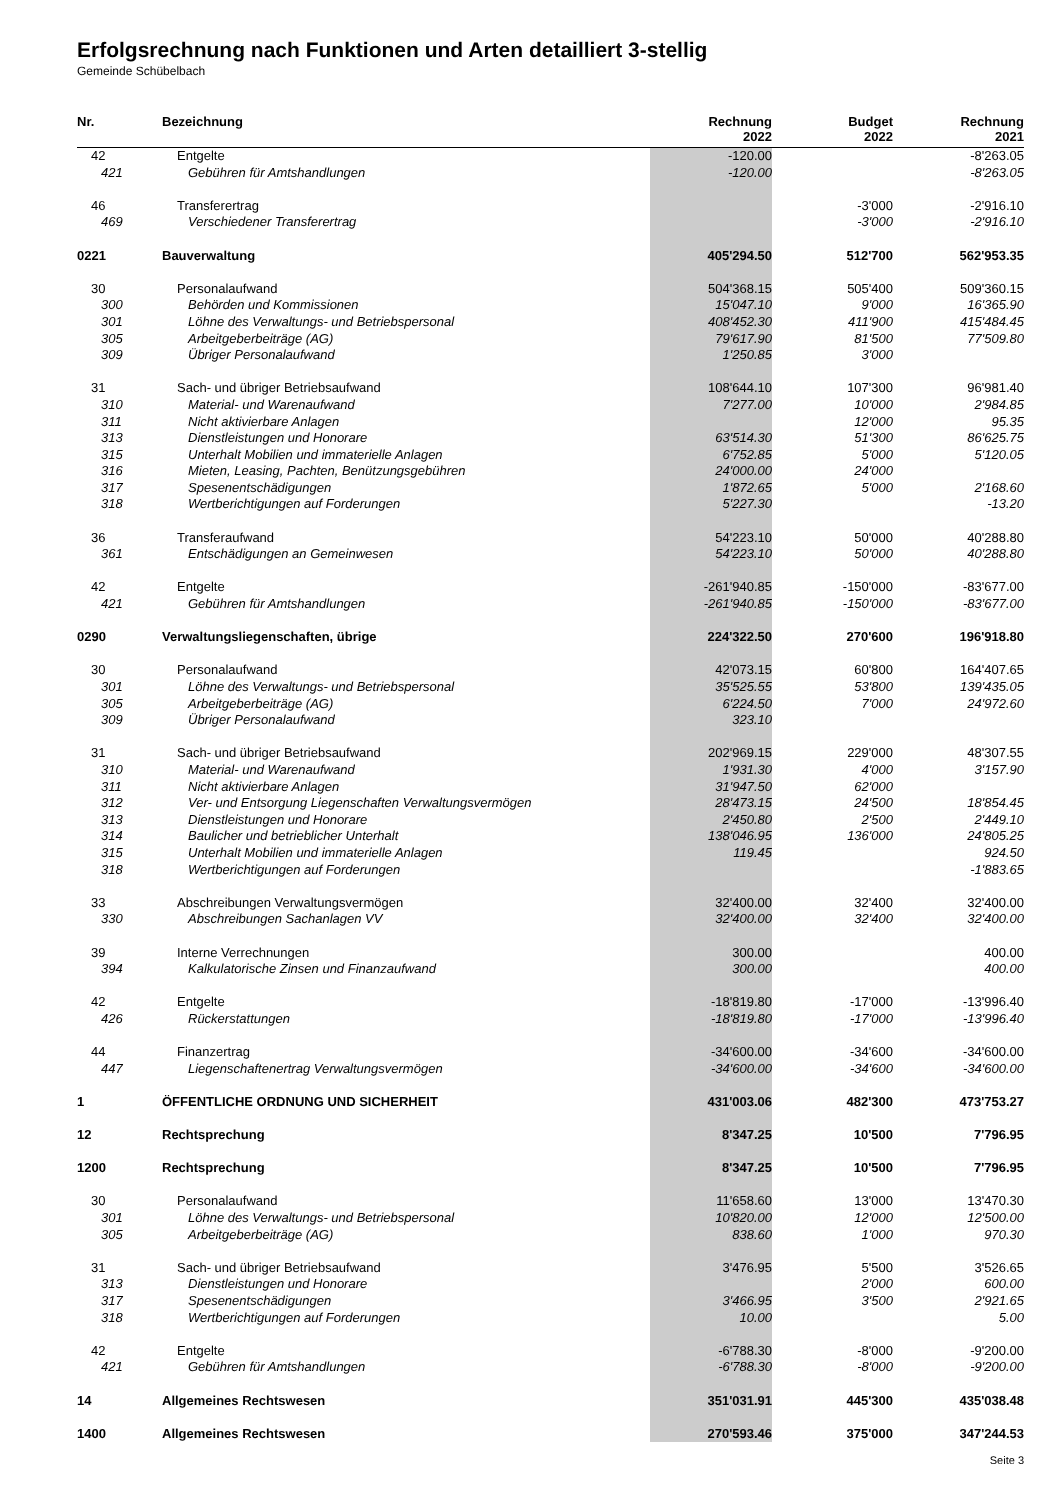Erfolgsrechnung nach Funktionen und Arten detailliert 3-stellig
Gemeinde Schübelbach
| Nr. | Bezeichnung | Rechnung 2022 | Budget 2022 | Rechnung 2021 |
| --- | --- | --- | --- | --- |
| 42 | Entgelte | -120.00 | | -8'263.05 |
| 421 | Gebühren für Amtshandlungen | -120.00 | | -8'263.05 |
| 46 | Transferertrag | | -3'000 | -2'916.10 |
| 469 | Verschiedener Transferertrag | | -3'000 | -2'916.10 |
| 0221 | Bauverwaltung | 405'294.50 | 512'700 | 562'953.35 |
| 30 | Personalaufwand | 504'368.15 | 505'400 | 509'360.15 |
| 300 | Behörden und Kommissionen | 15'047.10 | 9'000 | 16'365.90 |
| 301 | Löhne des Verwaltungs- und Betriebspersonal | 408'452.30 | 411'900 | 415'484.45 |
| 305 | Arbeitgeberbeiträge (AG) | 79'617.90 | 81'500 | 77'509.80 |
| 309 | Übriger Personalaufwand | 1'250.85 | 3'000 | |
| 31 | Sach- und übriger Betriebsaufwand | 108'644.10 | 107'300 | 96'981.40 |
| 310 | Material- und Warenaufwand | 7'277.00 | 10'000 | 2'984.85 |
| 311 | Nicht aktivierbare Anlagen | | 12'000 | 95.35 |
| 313 | Dienstleistungen und Honorare | 63'514.30 | 51'300 | 86'625.75 |
| 315 | Unterhalt Mobilien und immaterielle Anlagen | 6'752.85 | 5'000 | 5'120.05 |
| 316 | Mieten, Leasing, Pachten, Benützungsgebühren | 24'000.00 | 24'000 | |
| 317 | Spesenentschädigungen | 1'872.65 | 5'000 | 2'168.60 |
| 318 | Wertberichtigungen auf Forderungen | 5'227.30 | | -13.20 |
| 36 | Transferaufwand | 54'223.10 | 50'000 | 40'288.80 |
| 361 | Entschädigungen an Gemeinwesen | 54'223.10 | 50'000 | 40'288.80 |
| 42 | Entgelte | -261'940.85 | -150'000 | -83'677.00 |
| 421 | Gebühren für Amtshandlungen | -261'940.85 | -150'000 | -83'677.00 |
| 0290 | Verwaltungsliegenschaften, übrige | 224'322.50 | 270'600 | 196'918.80 |
| 30 | Personalaufwand | 42'073.15 | 60'800 | 164'407.65 |
| 301 | Löhne des Verwaltungs- und Betriebspersonal | 35'525.55 | 53'800 | 139'435.05 |
| 305 | Arbeitgeberbeiträge (AG) | 6'224.50 | 7'000 | 24'972.60 |
| 309 | Übriger Personalaufwand | 323.10 | | |
| 31 | Sach- und übriger Betriebsaufwand | 202'969.15 | 229'000 | 48'307.55 |
| 310 | Material- und Warenaufwand | 1'931.30 | 4'000 | 3'157.90 |
| 311 | Nicht aktivierbare Anlagen | 31'947.50 | 62'000 | |
| 312 | Ver- und Entsorgung Liegenschaften Verwaltungsvermögen | 28'473.15 | 24'500 | 18'854.45 |
| 313 | Dienstleistungen und Honorare | 2'450.80 | 2'500 | 2'449.10 |
| 314 | Baulicher und betrieblicher Unterhalt | 138'046.95 | 136'000 | 24'805.25 |
| 315 | Unterhalt Mobilien und immaterielle Anlagen | 119.45 | | 924.50 |
| 318 | Wertberichtigungen auf Forderungen | | | -1'883.65 |
| 33 | Abschreibungen Verwaltungsvermögen | 32'400.00 | 32'400 | 32'400.00 |
| 330 | Abschreibungen Sachanlagen VV | 32'400.00 | 32'400 | 32'400.00 |
| 39 | Interne Verrechnungen | 300.00 | | 400.00 |
| 394 | Kalkulatorische Zinsen und Finanzaufwand | 300.00 | | 400.00 |
| 42 | Entgelte | -18'819.80 | -17'000 | -13'996.40 |
| 426 | Rückerstattungen | -18'819.80 | -17'000 | -13'996.40 |
| 44 | Finanzertrag | -34'600.00 | -34'600 | -34'600.00 |
| 447 | Liegenschaftenertrag Verwaltungsvermögen | -34'600.00 | -34'600 | -34'600.00 |
| 1 | ÖFFENTLICHE ORDNUNG UND SICHERHEIT | 431'003.06 | 482'300 | 473'753.27 |
| 12 | Rechtsprechung | 8'347.25 | 10'500 | 7'796.95 |
| 1200 | Rechtsprechung | 8'347.25 | 10'500 | 7'796.95 |
| 30 | Personalaufwand | 11'658.60 | 13'000 | 13'470.30 |
| 301 | Löhne des Verwaltungs- und Betriebspersonal | 10'820.00 | 12'000 | 12'500.00 |
| 305 | Arbeitgeberbeiträge (AG) | 838.60 | 1'000 | 970.30 |
| 31 | Sach- und übriger Betriebsaufwand | 3'476.95 | 5'500 | 3'526.65 |
| 313 | Dienstleistungen und Honorare | | 2'000 | 600.00 |
| 317 | Spesenentschädigungen | 3'466.95 | 3'500 | 2'921.65 |
| 318 | Wertberichtigungen auf Forderungen | 10.00 | | 5.00 |
| 42 | Entgelte | -6'788.30 | -8'000 | -9'200.00 |
| 421 | Gebühren für Amtshandlungen | -6'788.30 | -8'000 | -9'200.00 |
| 14 | Allgemeines Rechtswesen | 351'031.91 | 445'300 | 435'038.48 |
| 1400 | Allgemeines Rechtswesen | 270'593.46 | 375'000 | 347'244.53 |
Seite 3